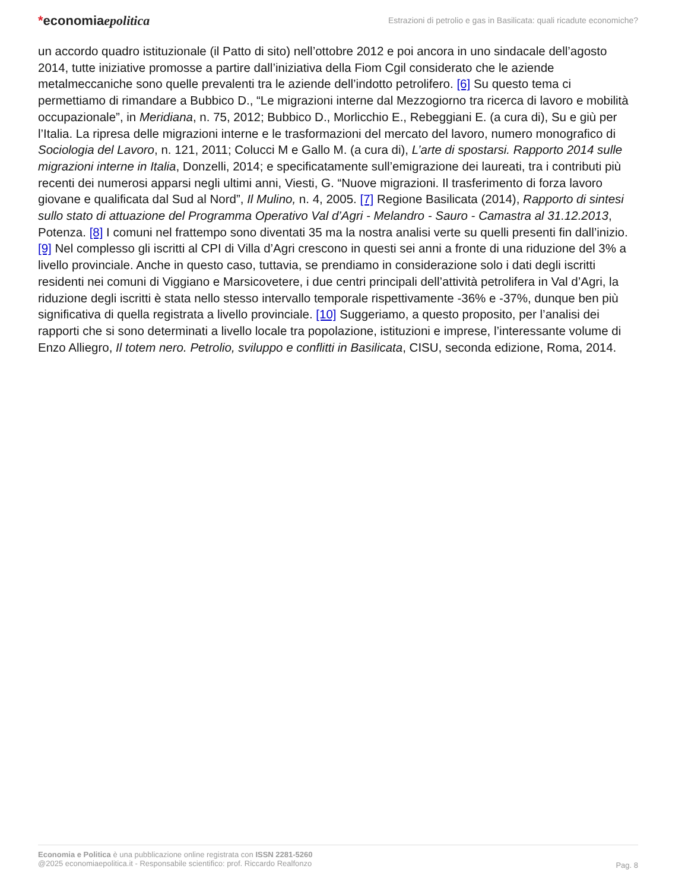*economiaepolitica
Estrazioni di petrolio e gas in Basilicata: quali ricadute economiche?
un accordo quadro istituzionale (il Patto di sito) nell’ottobre 2012 e poi ancora in uno sindacale dell’agosto 2014, tutte iniziative promosse a partire dall’iniziativa della Fiom Cgil considerato che le aziende metalmeccaniche sono quelle prevalenti tra le aziende dell’indotto petrolifero. [6] Su questo tema ci permettiamo di rimandare a Bubbico D., “Le migrazioni interne dal Mezzogiorno tra ricerca di lavoro e mobilità occupazionale”, in Meridiana, n. 75, 2012; Bubbico D., Morlicchio E., Rebeggiani E. (a cura di), Su e giù per l’Italia. La ripresa delle migrazioni interne e le trasformazioni del mercato del lavoro, numero monografico di Sociologia del Lavoro, n. 121, 2011; Colucci M e Gallo M. (a cura di), L’arte di spostarsi. Rapporto 2014 sulle migrazioni interne in Italia, Donzelli, 2014; e specificatamente sull’emigrazione dei laureati, tra i contributi più recenti dei numerosi apparsi negli ultimi anni, Viesti, G. “Nuove migrazioni. Il trasferimento di forza lavoro giovane e qualificata dal Sud al Nord”, Il Mulino, n. 4, 2005. [7] Regione Basilicata (2014), Rapporto di sintesi sullo stato di attuazione del Programma Operativo Val d’Agri - Melandro - Sauro - Camastra al 31.12.2013, Potenza. [8] I comuni nel frattempo sono diventati 35 ma la nostra analisi verte su quelli presenti fin dall’inizio. [9] Nel complesso gli iscritti al CPI di Villa d’Agri crescono in questi sei anni a fronte di una riduzione del 3% a livello provinciale. Anche in questo caso, tuttavia, se prendiamo in considerazione solo i dati degli iscritti residenti nei comuni di Viggiano e Marsicovetere, i due centri principali dell’attività petrolifera in Val d’Agri, la riduzione degli iscritti è stata nello stesso intervallo temporale rispettivamente -36% e -37%, dunque ben più significativa di quella registrata a livello provinciale. [10] Suggeriamo, a questo proposito, per l’analisi dei rapporti che si sono determinati a livello locale tra popolazione, istituzioni e imprese, l’interessante volume di Enzo Alliegro, Il totem nero. Petrolio, sviluppo e conflitti in Basilicata, CISU, seconda edizione, Roma, 2014.
Economia e Politica è una pubblicazione online registrata con ISSN 2281-5260
@2025 economiaepolitica.it - Responsabile scientifico: prof. Riccardo Realfonzo
Pag. 8